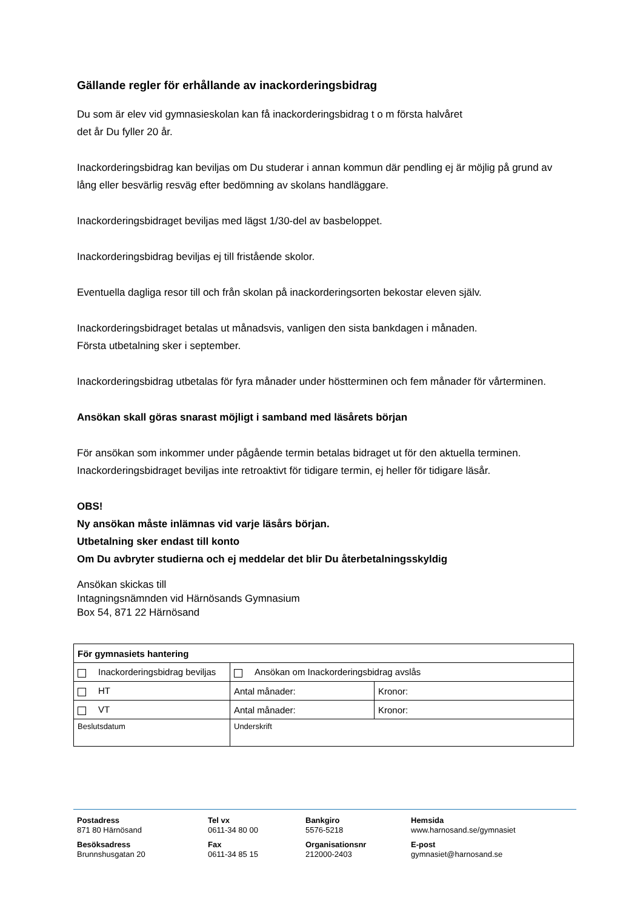Gällande regler för erhållande av inackorderingsbidrag
Du som är elev vid gymnasieskolan kan få inackorderingsbidrag t o m första halvåret
det år Du fyller 20 år.
Inackorderingsbidrag kan beviljas om Du studerar i annan kommun där pendling ej är möjlig på grund av lång eller besvärlig resväg efter bedömning av skolans handläggare.
Inackorderingsbidraget beviljas med lägst 1/30-del av basbeloppet.
Inackorderingsbidrag beviljas ej till fristående skolor.
Eventuella dagliga resor till och från skolan på inackorderingsorten bekostar eleven själv.
Inackorderingsbidraget betalas ut månadsvis, vanligen den sista bankdagen i månaden.
Första utbetalning sker i september.
Inackorderingsbidrag utbetalas för fyra månader under höstterminen och fem månader för vårterminen.
Ansökan skall göras snarast möjligt i samband med läsårets början
För ansökan som inkommer under pågående termin betalas bidraget ut för den aktuella terminen. Inackorderingsbidraget beviljas inte retroaktivt för tidigare termin, ej heller för tidigare läsår.
OBS!
Ny ansökan måste inlämnas vid varje läsårs början.
Utbetalning sker endast till konto
Om Du avbryter studierna och ej meddelar det blir Du återbetalningsskyldig
Ansökan skickas till
Intagningsnämnden vid Härnösands Gymnasium
Box 54, 871 22 Härnösand
| För gymnasiets hantering | | |
| Inackorderingsbidrag beviljas | Ansökan om Inackorderingsbidrag avslås | |
| HT | Antal månader: | Kronor: |
| VT | Antal månader: | Kronor: |
| Beslutsdatum | Underskrift | |
Postadress
871 80 Härnösand
Besöksadress
Brunnshusgatan 20
Tel vx
0611-34 80 00
Fax
0611-34 85 15
Bankgiro
5576-5218
Organisationsnr
212000-2403
Hemsida
www.harnosand.se/gymnasiet
E-post
gymnasiet@harnosand.se